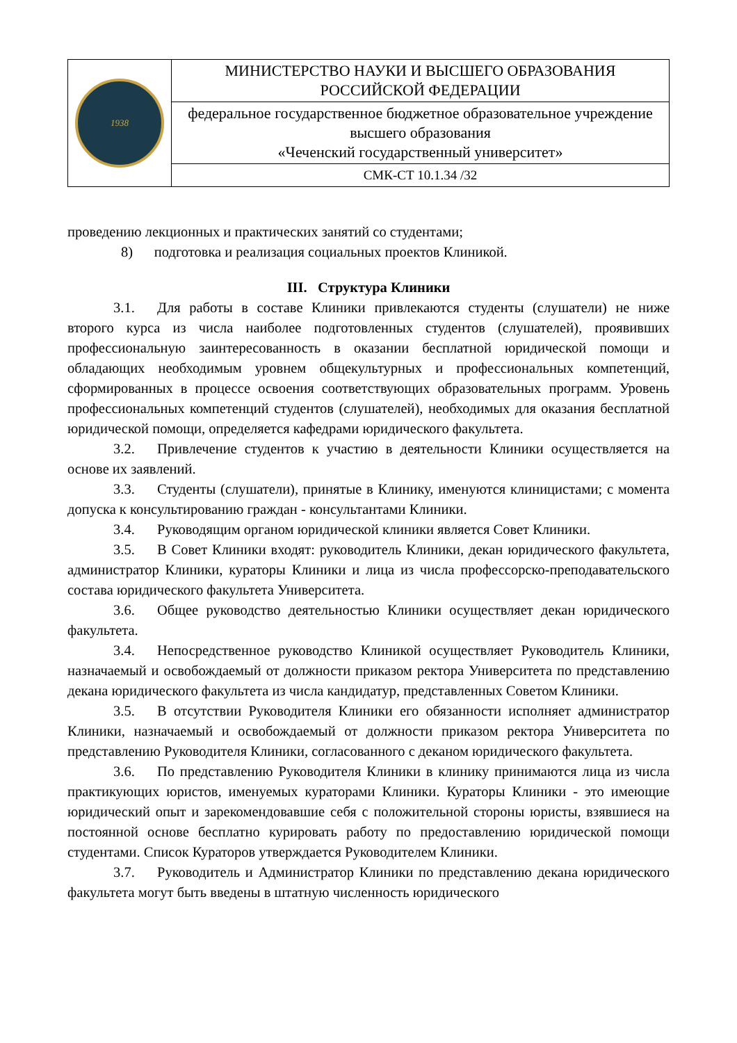| 1938 | МИНИСТЕРСТВО НАУКИ И ВЫСШЕГО ОБРАЗОВАНИЯ РОССИЙСКОЙ ФЕДЕРАЦИИ |
| | федеральное государственное бюджетное образовательное учреждение высшего образования «Чеченский государственный университет» |
| | СМК-СТ 10.1.34 /32 |
проведению лекционных и практических занятий со студентами;
8) подготовка и реализация социальных проектов Клиникой.
III. Структура Клиники
3.1. Для работы в составе Клиники привлекаются студенты (слушатели) не ниже второго курса из числа наиболее подготовленных студентов (слушателей), проявивших профессиональную заинтересованность в оказании бесплатной юридической помощи и обладающих необходимым уровнем общекультурных и профессиональных компетенций, сформированных в процессе освоения соответствующих образовательных программ. Уровень профессиональных компетенций студентов (слушателей), необходимых для оказания бесплатной юридической помощи, определяется кафедрами юридического факультета.
3.2. Привлечение студентов к участию в деятельности Клиники осуществляется на основе их заявлений.
3.3. Студенты (слушатели), принятые в Клинику, именуются клиницистами; с момента допуска к консультированию граждан - консультантами Клиники.
3.4. Руководящим органом юридической клиники является Совет Клиники.
3.5. В Совет Клиники входят: руководитель Клиники, декан юридического факультета, администратор Клиники, кураторы Клиники и лица из числа профессорско-преподавательского состава юридического факультета Университета.
3.6. Общее руководство деятельностью Клиники осуществляет декан юридического факультета.
3.4. Непосредственное руководство Клиникой осуществляет Руководитель Клиники, назначаемый и освобождаемый от должности приказом ректора Университета по представлению декана юридического факультета из числа кандидатур, представленных Советом Клиники.
3.5. В отсутствии Руководителя Клиники его обязанности исполняет администратор Клиники, назначаемый и освобождаемый от должности приказом ректора Университета по представлению Руководителя Клиники, согласованного с деканом юридического факультета.
3.6. По представлению Руководителя Клиники в клинику принимаются лица из числа практикующих юристов, именуемых кураторами Клиники. Кураторы Клиники - это имеющие юридический опыт и зарекомендовавшие себя с положительной стороны юристы, взявшиеся на постоянной основе бесплатно курировать работу по предоставлению юридической помощи студентами. Список Кураторов утверждается Руководителем Клиники.
3.7. Руководитель и Администратор Клиники по представлению декана юридического факультета могут быть введены в штатную численность юридического